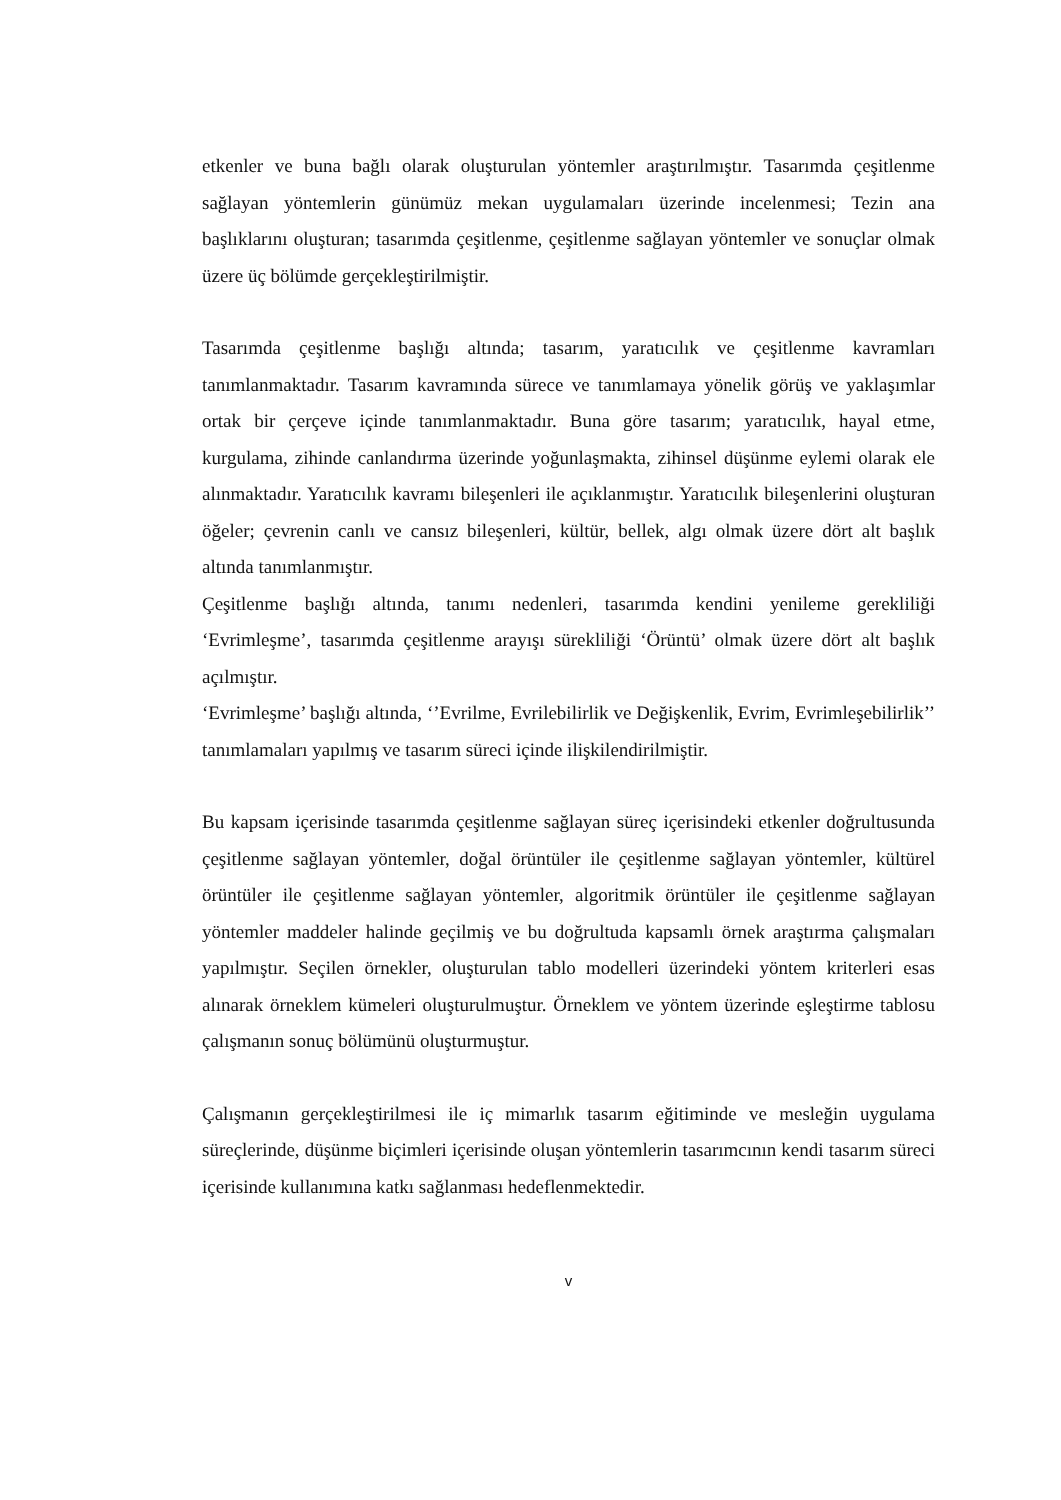etkenler ve buna bağlı olarak oluşturulan yöntemler araştırılmıştır. Tasarımda çeşitlenme sağlayan yöntemlerin günümüz mekan uygulamaları üzerinde incelenmesi; Tezin ana başlıklarını oluşturan; tasarımda çeşitlenme, çeşitlenme sağlayan yöntemler ve sonuçlar olmak üzere üç bölümde gerçekleştirilmiştir.
Tasarımda çeşitlenme başlığı altında; tasarım, yaratıcılık ve çeşitlenme kavramları tanımlanmaktadır. Tasarım kavramında sürece ve tanımlamaya yönelik görüş ve yaklaşımlar ortak bir çerçeve içinde tanımlanmaktadır. Buna göre tasarım; yaratıcılık, hayal etme, kurgulama, zihinde canlandırma üzerinde yoğunlaşmakta, zihinsel düşünme eylemi olarak ele alınmaktadır. Yaratıcılık kavramı bileşenleri ile açıklanmıştır. Yaratıcılık bileşenlerini oluşturan öğeler; çevrenin canlı ve cansız bileşenleri, kültür, bellek, algı olmak üzere dört alt başlık altında tanımlanmıştır.
Çeşitlenme başlığı altında, tanımı nedenleri, tasarımda kendini yenileme gerekliliği ‘Evrimleşme’, tasarımda çeşitlenme arayışı sürekliliği ‘Örüntü’ olmak üzere dört alt başlık açılmıştır.
‘Evrimleşme’ başlığı altında, ‘’Evrilme, Evrilebilirlik ve Değişkenlik, Evrim, Evrimleşebilirlik’’ tanımlamaları yapılmış ve tasarım süreci içinde ilişkilendirilmiştir.
Bu kapsam içerisinde tasarımda çeşitlenme sağlayan süreç içerisindeki etkenler doğrultusunda çeşitlenme sağlayan yöntemler, doğal örüntüler ile çeşitlenme sağlayan yöntemler, kültürel örüntüler ile çeşitlenme sağlayan yöntemler, algoritmik örüntüler ile çeşitlenme sağlayan yöntemler maddeler halinde geçilmiş ve bu doğrultuda kapsamlı örnek araştırma çalışmaları yapılmıştır. Seçilen örnekler, oluşturulan tablo modelleri üzerindeki yöntem kriterleri esas alınarak örneklem kümeleri oluşturulmuştur. Örneklem ve yöntem üzerinde eşleştirme tablosu çalışmanın sonuç bölümünü oluşturmuştur.
Çalışmanın gerçekleştirilmesi ile iç mimarlık tasarım eğitiminde ve mesleğin uygulama süreçlerinde, düşünme biçimleri içerisinde oluşan yöntemlerin tasarımcının kendi tasarım süreci içerisinde kullanımına katkı sağlanması hedeflenmektedir.
v